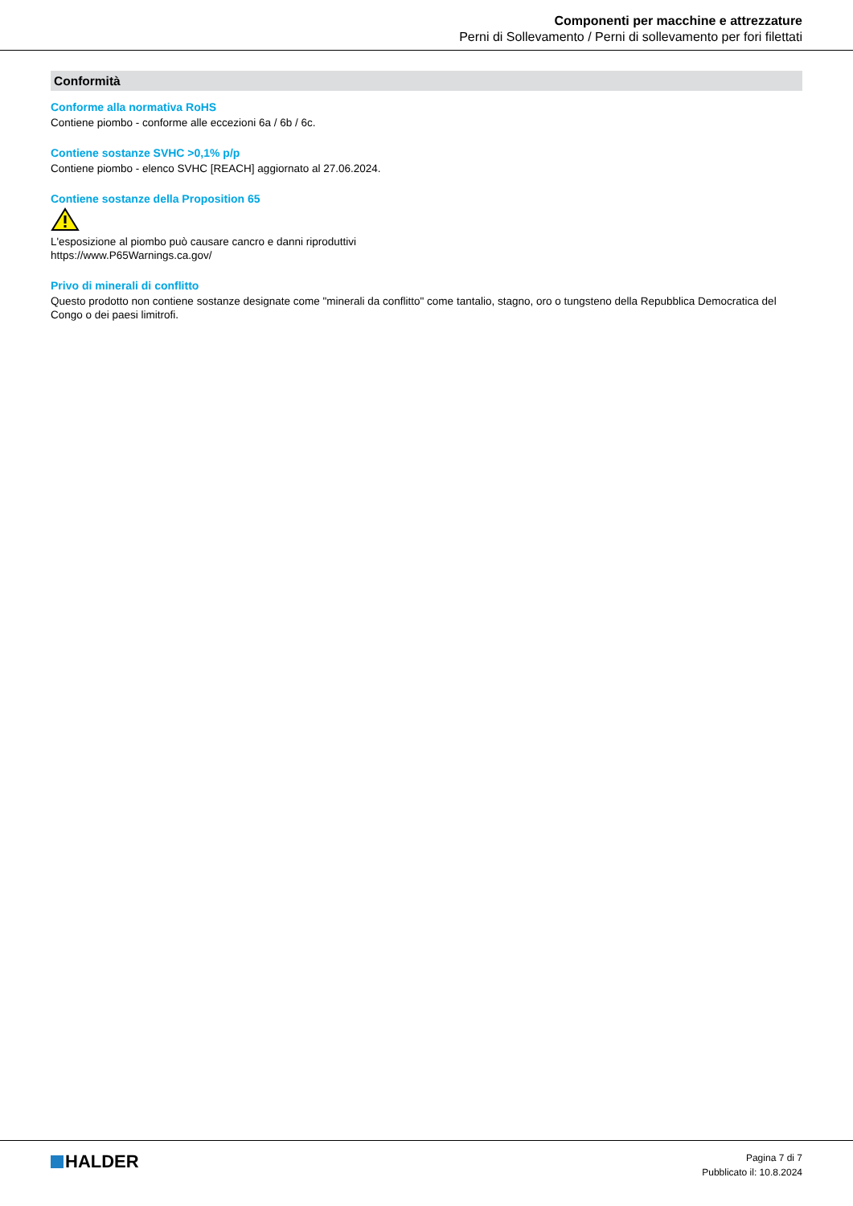Componenti per macchine e attrezzature
Perni di Sollevamento / Perni di sollevamento per fori filettati
Conformità
Conforme alla normativa RoHS
Contiene piombo - conforme alle eccezioni 6a / 6b / 6c.
Contiene sostanze SVHC >0,1% p/p
Contiene piombo - elenco SVHC [REACH] aggiornato al 27.06.2024.
Contiene sostanze della Proposition 65
L'esposizione al piombo può causare cancro e danni riproduttivi
https://www.P65Warnings.ca.gov/
Privo di minerali di conflitto
Questo prodotto non contiene sostanze designate come "minerali da conflitto" come tantalio, stagno, oro o tungsteno della Repubblica Democratica del Congo o dei paesi limitrofi.
HALDER
Pagina 7 di 7
Pubblicato il: 10.8.2024